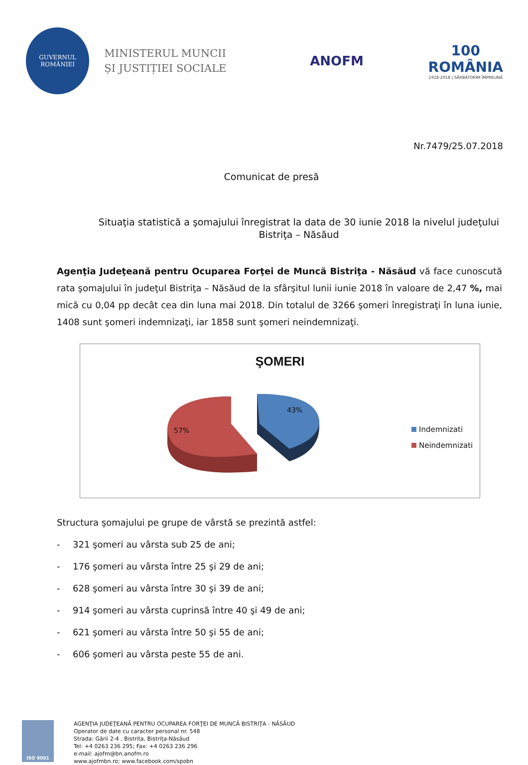GUVERNUL
ROMÂNIEI
MINISTERUL MUNCII
ȘI JUSTIȚIEI SOCIALE
ANOFM
100
ROMÂNIA
1918-2018 | SĂRBĂTORIM ÎMPREUNĂ
Nr.7479/25.07.2018
Comunicat de presă
Situaţia statistică a şomajului înregistrat la data de 30 iunie 2018 la nivelul judeţului Bistriţa – Năsăud
Agenţia Judeţeană pentru Ocuparea Forţei de Muncă Bistriţa - Năsăud vă face cunoscută rata şomajului în judeţul Bistriţa – Năsăud de la sfârşitul lunii iunie 2018 în valoare de 2,47 %, mai mică cu 0,04 pp decât cea din luna mai 2018. Din totalul de 3266 şomeri înregistraţi în luna iunie, 1408 sunt şomeri indemnizaţi, iar 1858 sunt şomeri neindemnizaţi.
ŞOMERI
43%
57%
Indemnizati
Neindemnizati
Structura şomajului pe grupe de vârstă se prezintă astfel:
- 321 şomeri au vârsta sub 25 de ani;
- 176 şomeri au vârsta între 25 şi 29 de ani;
- 628 şomeri au vârsta între 30 şi 39 de ani;
- 914 şomeri au vârsta cuprinsă între 40 şi 49 de ani;
- 621 şomeri au vârsta între 50 şi 55 de ani;
- 606 şomeri au vârsta peste 55 de ani.
ISO 9001
AGENŢIA JUDEŢEANĂ PENTRU OCUPAREA FORŢEI DE MUNCĂ BISTRIŢA - NĂSĂUD
Operator de date cu caracter personal nr. 548
Strada: Gării 2-4 , Bistrita, Bistriţa-Năsăud
Tel: +4 0263 236 295; Fax: +4 0263 236 296
e-mail: ajofm@bn.anofm.ro
www.ajofmbn.ro; www.facebook.com/spobn